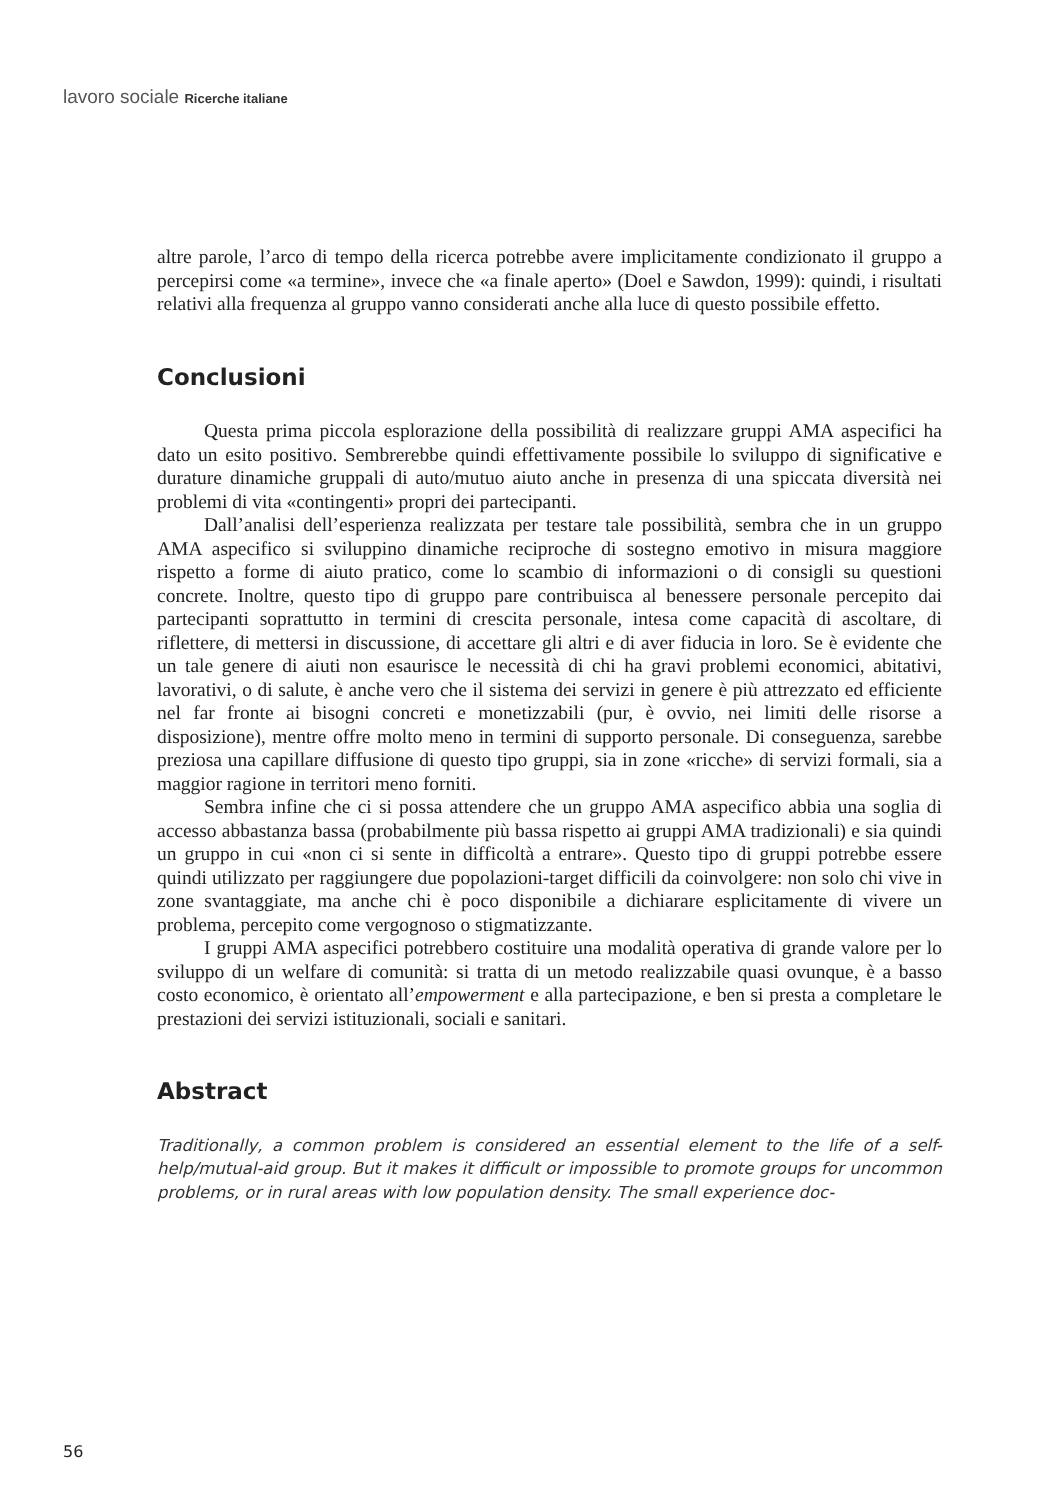lavoro sociale Ricerche italiane
altre parole, l’arco di tempo della ricerca potrebbe avere implicitamente condizionato il gruppo a percepirsi come «a termine», invece che «a finale aperto» (Doel e Sawdon, 1999): quindi, i risultati relativi alla frequenza al gruppo vanno considerati anche alla luce di questo possibile effetto.
Conclusioni
Questa prima piccola esplorazione della possibilità di realizzare gruppi AMA aspecifici ha dato un esito positivo. Sembrerebbe quindi effettivamente possibile lo sviluppo di significative e durature dinamiche gruppali di auto/mutuo aiuto anche in presenza di una spiccata diversità nei problemi di vita «contingenti» propri dei partecipanti.
Dall’analisi dell’esperienza realizzata per testare tale possibilità, sembra che in un gruppo AMA aspecifico si sviluppino dinamiche reciproche di sostegno emotivo in misura maggiore rispetto a forme di aiuto pratico, come lo scambio di informazioni o di consigli su questioni concrete. Inoltre, questo tipo di gruppo pare contribuisca al benessere personale percepito dai partecipanti soprattutto in termini di crescita personale, intesa come capacità di ascoltare, di riflettere, di mettersi in discussione, di accettare gli altri e di aver fiducia in loro. Se è evidente che un tale genere di aiuti non esaurisce le necessità di chi ha gravi problemi economici, abitativi, lavorativi, o di salute, è anche vero che il sistema dei servizi in genere è più attrezzato ed efficiente nel far fronte ai bisogni concreti e monetizzabili (pur, è ovvio, nei limiti delle risorse a disposizione), mentre offre molto meno in termini di supporto personale. Di conseguenza, sarebbe preziosa una capillare diffusione di questo tipo gruppi, sia in zone «ricche» di servizi formali, sia a maggior ragione in territori meno forniti.
Sembra infine che ci si possa attendere che un gruppo AMA aspecifico abbia una soglia di accesso abbastanza bassa (probabilmente più bassa rispetto ai gruppi AMA tradizionali) e sia quindi un gruppo in cui «non ci si sente in difficoltà a entrare». Questo tipo di gruppi potrebbe essere quindi utilizzato per raggiungere due popolazioni-target difficili da coinvolgere: non solo chi vive in zone svantaggiate, ma anche chi è poco disponibile a dichiarare esplicitamente di vivere un problema, percepito come vergognoso o stigmatizzante.
I gruppi AMA aspecifici potrebbero costituire una modalità operativa di grande valore per lo sviluppo di un welfare di comunità: si tratta di un metodo realizzabile quasi ovunque, è a basso costo economico, è orientato all’empowerment e alla partecipazione, e ben si presta a completare le prestazioni dei servizi istituzionali, sociali e sanitari.
Abstract
Traditionally, a common problem is considered an essential element to the life of a self-help/mutual-aid group. But it makes it difficult or impossible to promote groups for uncommon problems, or in rural areas with low population density. The small experience doc-
56